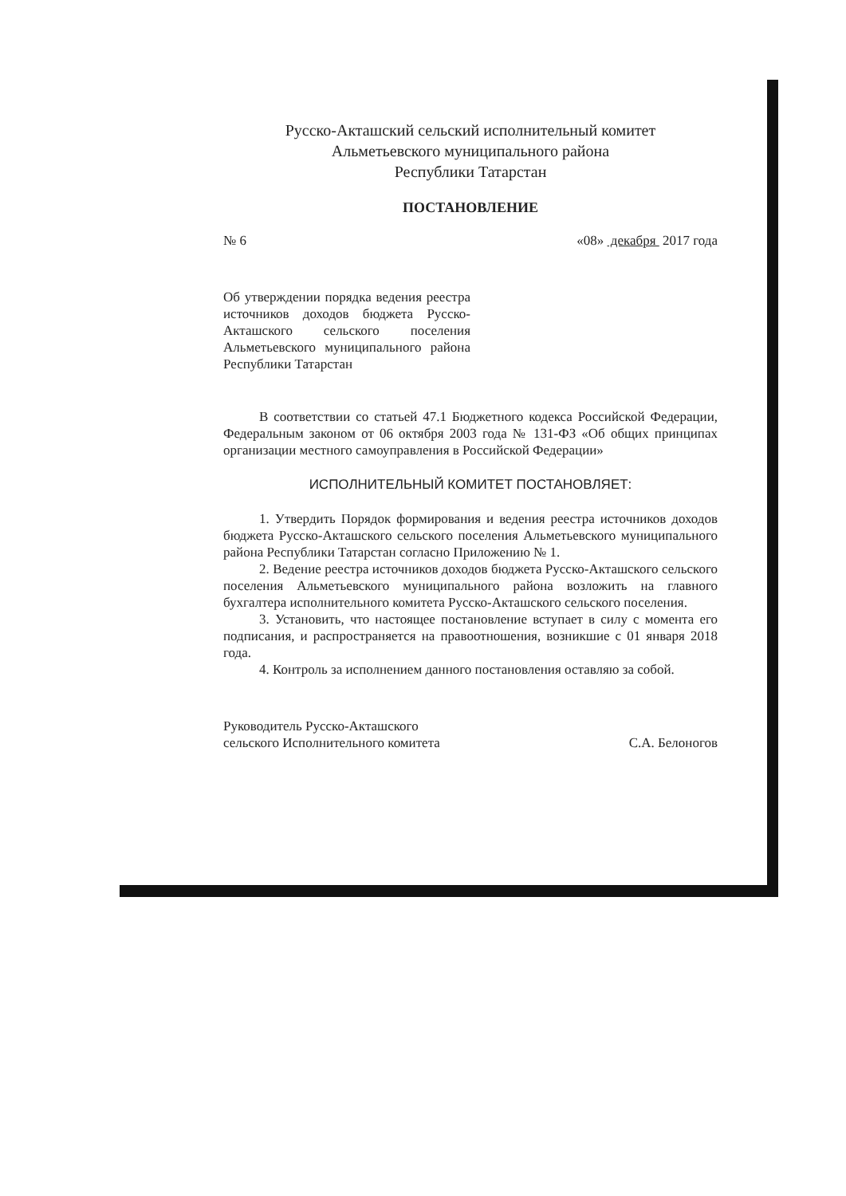Русско-Акташский сельский исполнительный комитет
Альметьевского муниципального района
Республики Татарстан
ПОСТАНОВЛЕНИЕ
№ 6 «08» декабря 2017 года
Об утверждении порядка ведения реестра источников доходов бюджета Русско-Акташского сельского поселения Альметьевского муниципального района Республики Татарстан
В соответствии со статьей 47.1 Бюджетного кодекса Российской Федерации, Федеральным законом от 06 октября 2003 года № 131-ФЗ «Об общих принципах организации местного самоуправления в Российской Федерации»
ИСПОЛНИТЕЛЬНЫЙ КОМИТЕТ ПОСТАНОВЛЯЕТ:
1. Утвердить Порядок формирования и ведения реестра источников доходов бюджета Русско-Акташского сельского поселения Альметьевского муниципального района Республики Татарстан согласно Приложению № 1.
2. Ведение реестра источников доходов бюджета Русско-Акташского сельского поселения Альметьевского муниципального района возложить на главного бухгалтера исполнительного комитета Русско-Акташского сельского поселения.
3. Установить, что настоящее постановление вступает в силу с момента его подписания, и распространяется на правоотношения, возникшие с 01 января 2018 года.
4. Контроль за исполнением данного постановления оставляю за собой.
Руководитель Русско-Акташского
сельского Исполнительного комитета С.А. Белоногов